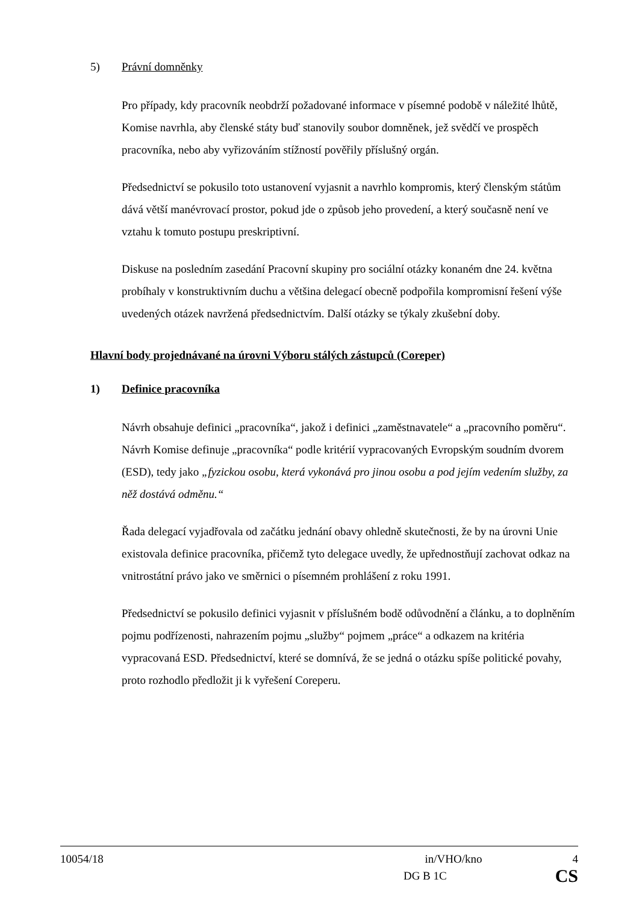5) Právní domněnky
Pro případy, kdy pracovník neobdrží požadované informace v písemné podobě v náležité lhůtě, Komise navrhla, aby členské státy buď stanovily soubor domněnek, jež svědčí ve prospěch pracovníka, nebo aby vyřizováním stížností pověřily příslušný orgán.
Předsednictví se pokusilo toto ustanovení vyjasnit a navrhlo kompromis, který členským státům dává větší manévrovací prostor, pokud jde o způsob jeho provedení, a který současně není ve vztahu k tomuto postupu preskriptivní.
Diskuse na posledním zasedání Pracovní skupiny pro sociální otázky konaném dne 24. května probíhaly v konstruktivním duchu a většina delegací obecně podpořila kompromisní řešení výše uvedených otázek navržená předsednictvím. Další otázky se týkaly zkušební doby.
Hlavní body projednávané na úrovni Výboru stálých zástupců (Coreper)
1) Definice pracovníka
Návrh obsahuje definici „pracovníka“, jakož i definici „zaměstnavatele“ a „pracovního poměru“. Návrh Komise definuje „pracovníka“ podle kritérií vypracovaných Evropským soudním dvorem (ESD), tedy jako „fyzickou osobu, která vykonává pro jinou osobu a pod jejím vedením služby, za něž dostává odměnu.“
Řada delegací vyjadřovala od začátku jednání obavy ohledně skutečnosti, že by na úrovni Unie existovala definice pracovníka, přičemž tyto delegace uvedly, že upřednostňují zachovat odkaz na vnitrostátní právo jako ve směrnici o písemném prohlášení z roku 1991.
Předsednictví se pokusilo definici vyjasnit v příslušném bodě odůvodnění a článku, a to doplněním pojmu podřízenosti, nahrazením pojmu „služby“ pojmem „práce“ a odkazem na kritéria vypracovaná ESD. Předsednictví, které se domnívá, že se jedná o otázku spíše politické povahy, proto rozhodlo předložit ji k vyřešení Coreperu.
10054/18 in/VHO/kno 4
DG B 1C CS